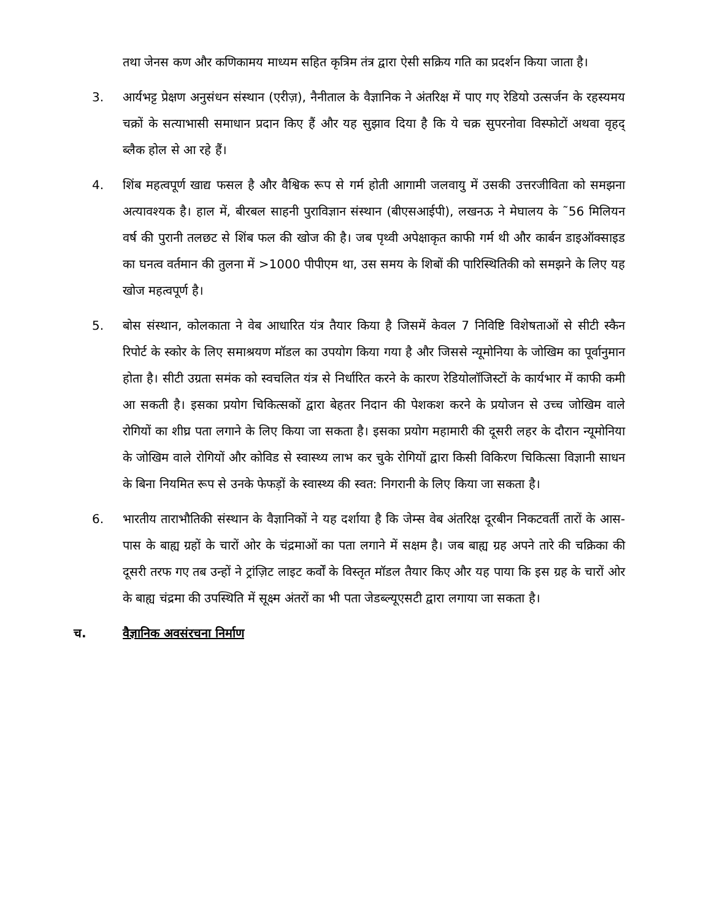तथा जेनस कण और कणिकामय माध्यम सहित कृत्रिम तंत्र द्वारा ऐसी सक्रिय गति का प्रदर्शन किया जाता है।
3. आर्यभट्ट प्रेक्षण अनुसंधन संस्थान (एरीज़), नैनीताल के वैज्ञानिक ने अंतरिक्ष में पाए गए रेडियो उत्सर्जन के रहस्यमय चक्रों के सत्याभासी समाधान प्रदान किए हैं और यह सुझाव दिया है कि ये चक्र सुपरनोवा विस्फोटों अथवा वृहद् ब्लैक होल से आ रहे हैं।
4. शिंब महत्वपूर्ण खाद्य फसल है और वैश्विक रूप से गर्म होती आगामी जलवायु में उसकी उत्तरजीविता को समझना अत्यावश्यक है। हाल में, बीरबल साहनी पुराविज्ञान संस्थान (बीएसआईपी), लखनऊ ने मेघालय के ˜56 मिलियन वर्ष की पुरानी तलछट से शिंब फल की खोज की है। जब पृथ्वी अपेक्षाकृत काफी गर्म थी और कार्बन डाइऑक्साइड का घनत्व वर्तमान की तुलना में >1000 पीपीएम था, उस समय के शिबों की पारिस्थितिकी को समझने के लिए यह खोज महत्वपूर्ण है।
5. बोस संस्थान, कोलकाता ने वेब आधारित यंत्र तैयार किया है जिसमें केवल 7 निविष्टि विशेषताओं से सीटी स्कैन रिपोर्ट के स्कोर के लिए समाश्रयण मॉडल का उपयोग किया गया है और जिससे न्यूमोनिया के जोखिम का पूर्वानुमान होता है। सीटी उग्रता समंक को स्वचलित यंत्र से निर्धारित करने के कारण रेडियोलॉजिस्टों के कार्यभार में काफी कमी आ सकती है। इसका प्रयोग चिकित्सकों द्वारा बेहतर निदान की पेशकश करने के प्रयोजन से उच्च जोखिम वाले रोगियों का शीघ्र पता लगाने के लिए किया जा सकता है। इसका प्रयोग महामारी की दूसरी लहर के दौरान न्यूमोनिया के जोखिम वाले रोगियों और कोविड से स्वास्थ्य लाभ कर चुके रोगियों द्वारा किसी विकिरण चिकित्सा विज्ञानी साधन के बिना नियमित रूप से उनके फेफड़ों के स्वास्थ्य की स्वत: निगरानी के लिए किया जा सकता है।
6. भारतीय ताराभौतिकी संस्थान के वैज्ञानिकों ने यह दर्शाया है कि जेम्स वेब अंतरिक्ष दूरबीन निकटवर्ती तारों के आस-पास के बाह्य ग्रहों के चारों ओर के चंद्रमाओं का पता लगाने में सक्षम है। जब बाह्य ग्रह अपने तारे की चक्रिका की दूसरी तरफ गए तब उन्हों ने ट्रांज़िट लाइट कर्वों के विस्तृत मॉडल तैयार किए और यह पाया कि इस ग्रह के चारों ओर के बाह्य चंद्रमा की उपस्थिति में सूक्ष्म अंतरों का भी पता जेडब्ल्यूएसटी द्वारा लगाया जा सकता है।
च. वैज्ञानिक अवसंरचना निर्माण